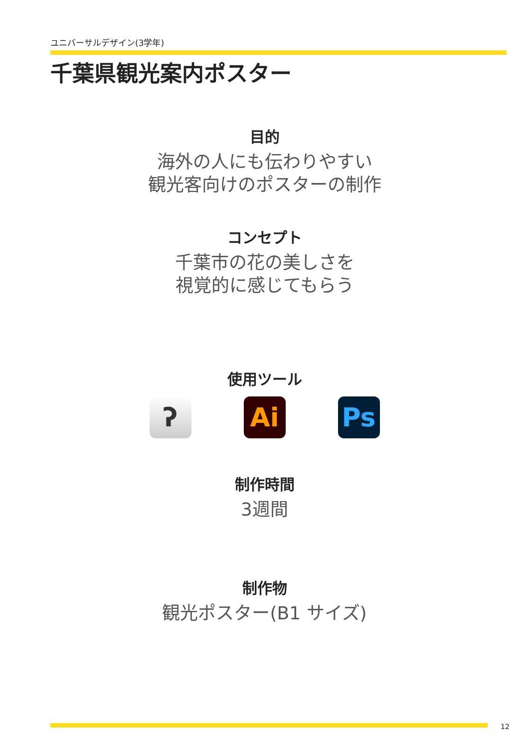ユニバーサルデザイン(3学年)
千葉県観光案内ポスター
目的
海外の人にも伝わりやすい
観光客向けのポスターの制作
コンセプト
千葉市の花の美しさを
視覚的に感じてもらう
使用ツール
ʔ Ai Ps
制作時間
3週間
制作物
観光ポスター(B1 サイズ)
12